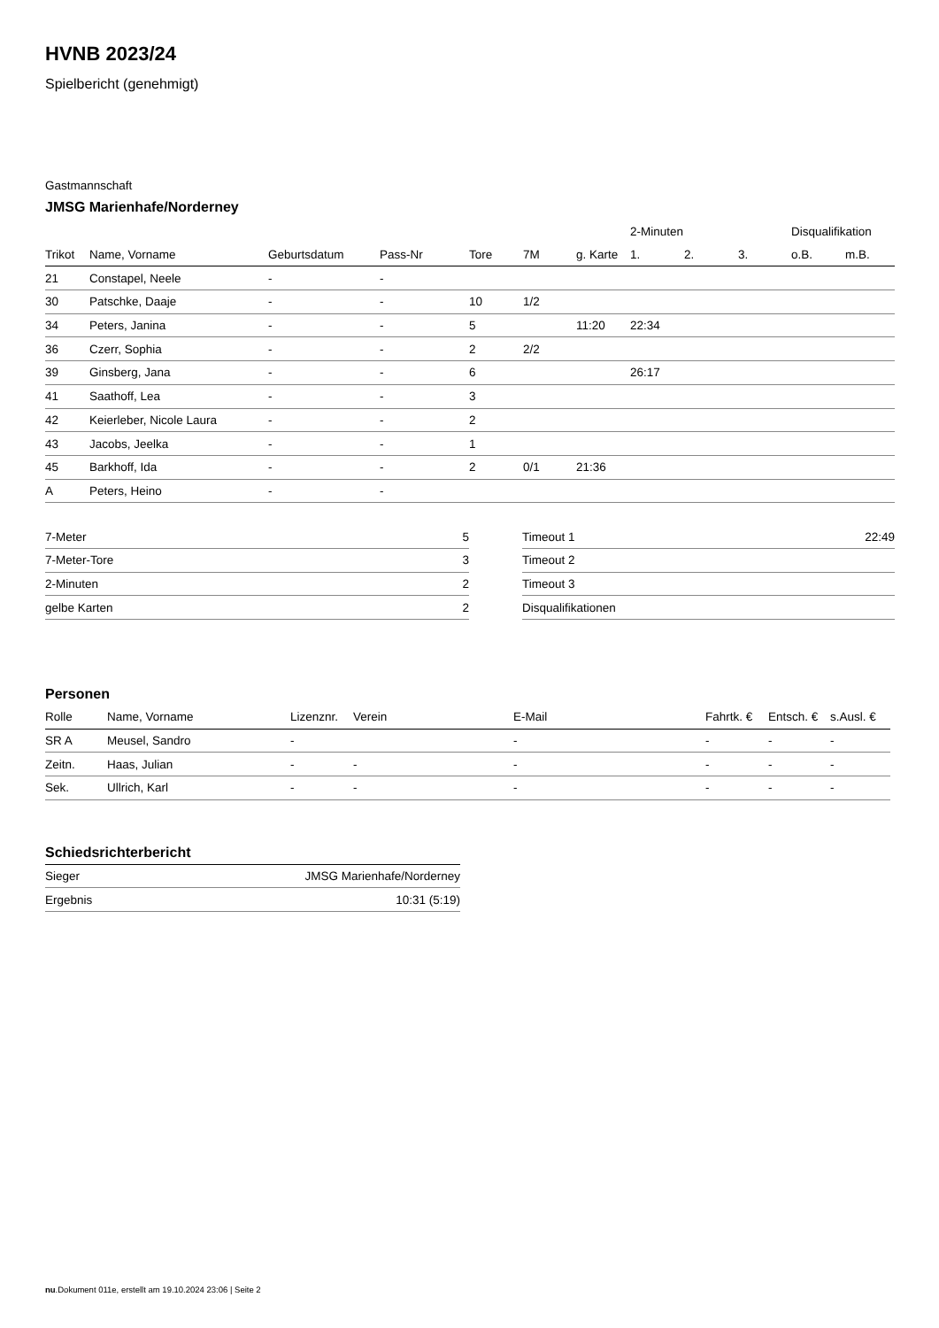HVNB 2023/24
Spielbericht (genehmigt)
Gastmannschaft
JMSG Marienhafe/Norderney
| | | | | | | | 2-Minuten | | | Disqualifikation | |
| --- | --- | --- | --- | --- | --- | --- | --- | --- | --- | --- | --- |
| Trikot | Name, Vorname | Geburtsdatum | Pass-Nr | Tore | 7M | g. Karte | 1. | 2. | 3. | o.B. | m.B. |
| 21 | Constapel, Neele | - | - | | | | | | | | |
| 30 | Patschke, Daaje | - | - | 10 | 1/2 | | | | | | |
| 34 | Peters, Janina | - | - | 5 | | 11:20 | 22:34 | | | | |
| 36 | Czerr, Sophia | - | - | 2 | 2/2 | | | | | | |
| 39 | Ginsberg, Jana | - | - | 6 | | | 26:17 | | | | |
| 41 | Saathoff, Lea | - | - | 3 | | | | | | | |
| 42 | Keierleber, Nicole Laura | - | - | 2 | | | | | | | |
| 43 | Jacobs, Jeelka | - | - | 1 | | | | | | | |
| 45 | Barkhoff, Ida | - | - | 2 | 0/1 | 21:36 | | | | | |
| A | Peters, Heino | - | - | | | | | | | | |
| 7-Meter | 5 |
| 7-Meter-Tore | 3 |
| 2-Minuten | 2 |
| gelbe Karten | 2 |
| Timeout 1 | 22:49 |
| Timeout 2 | |
| Timeout 3 | |
| Disqualifikationen | |
Personen
| Rolle | Name, Vorname | Lizenznr. | Verein | E-Mail | Fahrtk. € | Entsch. € | s.Ausl. € |
| --- | --- | --- | --- | --- | --- | --- | --- |
| SR A | Meusel, Sandro | - | | - | - | - | - |
| Zeitn. | Haas, Julian | - | - | - | - | - | - |
| Sek. | Ullrich, Karl | - | - | - | - | - | - |
Schiedsrichterbericht
| Sieger | JMSG Marienhafe/Norderney |
| Ergebnis | 10:31 (5:19) |
nu.Dokument 011e, erstellt am 19.10.2024 23:06 | Seite 2